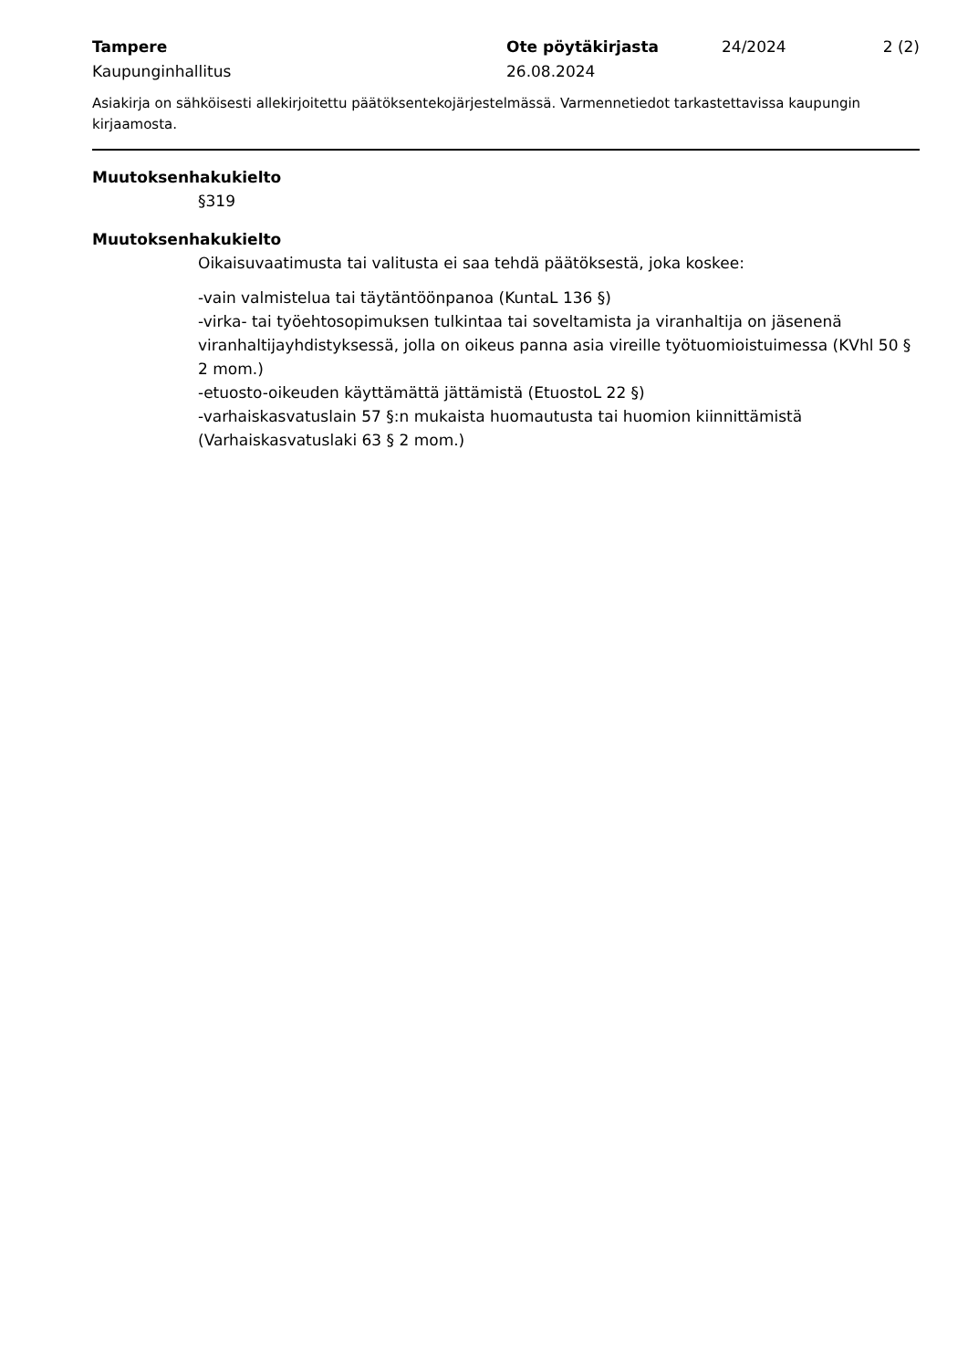Tampere Ote pöytäkirjasta 24/2024 2 (2)
Kaupunginhallitus 26.08.2024
Asiakirja on sähköisesti allekirjoitettu päätöksentekojärjestelmässä. Varmennetiedot tarkastettavissa kaupungin kirjaamosta.
Muutoksenhakukielto
§319
Muutoksenhakukielto
Oikaisuvaatimusta tai valitusta ei saa tehdä päätöksestä, joka koskee:
-vain valmistelua tai täytäntöönpanoa (KuntaL 136 §)
-virka- tai työehtosopimuksen tulkintaa tai soveltamista ja viranhaltija on jäsenenä viranhaltijayhdistyksessä, jolla on oikeus panna asia vireille työtuomioistuimessa (KVhl 50 § 2 mom.)
-etuosto-oikeuden käyttämättä jättämistä (EtuostoL 22 §)
-varhaiskasvatuslain 57 §:n mukaista huomautusta tai huomion kiinnittämistä (Varhaiskasvatuslaki 63 § 2 mom.)